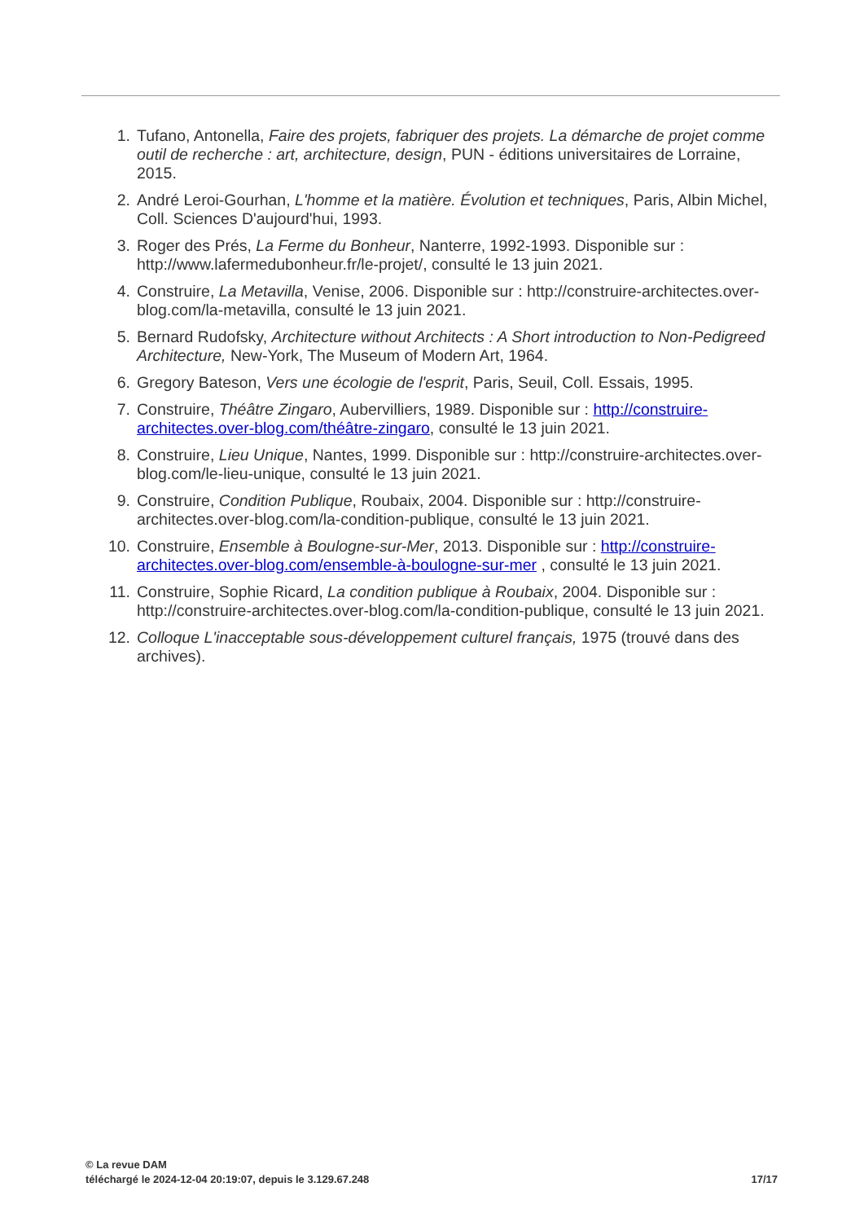1. Tufano, Antonella, Faire des projets, fabriquer des projets. La démarche de projet comme outil de recherche : art, architecture, design, PUN - éditions universitaires de Lorraine, 2015.
2. André Leroi-Gourhan, L'homme et la matière. Évolution et techniques, Paris, Albin Michel, Coll. Sciences D'aujourd'hui, 1993.
3. Roger des Prés, La Ferme du Bonheur, Nanterre, 1992-1993. Disponible sur : http://www.lafermedubonheur.fr/le-projet/, consulté le 13 juin 2021.
4. Construire, La Metavilla, Venise, 2006. Disponible sur : http://construire-architectes.over-blog.com/la-metavilla, consulté le 13 juin 2021.
5. Bernard Rudofsky, Architecture without Architects : A Short introduction to Non-Pedigreed Architecture, New-York, The Museum of Modern Art, 1964.
6. Gregory Bateson, Vers une écologie de l'esprit, Paris, Seuil, Coll. Essais, 1995.
7. Construire, Théâtre Zingaro, Aubervilliers, 1989. Disponible sur : http://construire-architectes.over-blog.com/théâtre-zingaro, consulté le 13 juin 2021.
8. Construire, Lieu Unique, Nantes, 1999. Disponible sur : http://construire-architectes.over-blog.com/le-lieu-unique, consulté le 13 juin 2021.
9. Construire, Condition Publique, Roubaix, 2004. Disponible sur : http://construire-architectes.over-blog.com/la-condition-publique, consulté le 13 juin 2021.
10. Construire, Ensemble à Boulogne-sur-Mer, 2013. Disponible sur : http://construire-architectes.over-blog.com/ensemble-à-boulogne-sur-mer , consulté le 13 juin 2021.
11. Construire, Sophie Ricard, La condition publique à Roubaix, 2004. Disponible sur : http://construire-architectes.over-blog.com/la-condition-publique, consulté le 13 juin 2021.
12. Colloque L'inacceptable sous-développement culturel français, 1975 (trouvé dans des archives).
© La revue DAM
téléchargé le 2024-12-04 20:19:07, depuis le 3.129.67.248 17/17